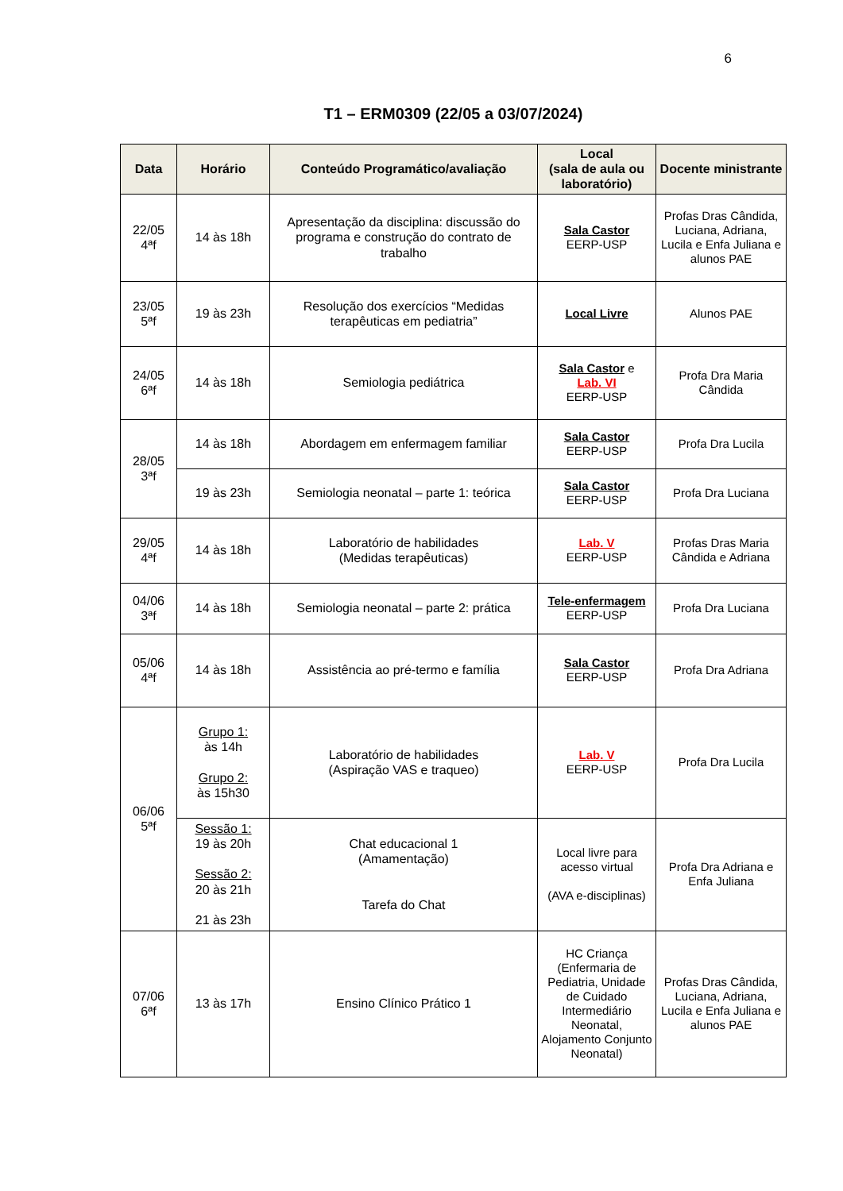6
T1 – ERM0309 (22/05 a 03/07/2024)
| Data | Horário | Conteúdo Programático/avaliação | Local (sala de aula ou laboratório) | Docente ministrante |
| --- | --- | --- | --- | --- |
| 22/05 4ªf | 14 às 18h | Apresentação da disciplina: discussão do programa e construção do contrato de trabalho | Sala Castor EERP-USP | Profas Dras Cândida, Luciana, Adriana, Lucila e Enfa Juliana e alunos PAE |
| 23/05 5ªf | 19 às 23h | Resolução dos exercícios “Medidas terapêuticas em pediatria” | Local Livre | Alunos PAE |
| 24/05 6ªf | 14 às 18h | Semiologia pediátrica | Sala Castor e Lab. VI EERP-USP | Profa Dra Maria Cândida |
| 28/05 3ªf | 14 às 18h | Abordagem em enfermagem familiar | Sala Castor EERP-USP | Profa Dra Lucila |
| | 19 às 23h | Semiologia neonatal – parte 1: teórica | Sala Castor EERP-USP | Profa Dra Luciana |
| 29/05 4ªf | 14 às 18h | Laboratório de habilidades (Medidas terapêuticas) | Lab. V EERP-USP | Profas Dras Maria Cândida e Adriana |
| 04/06 3ªf | 14 às 18h | Semiologia neonatal – parte 2: prática | Tele-enfermagem EERP-USP | Profa Dra Luciana |
| 05/06 4ªf | 14 às 18h | Assistência ao pré-termo e família | Sala Castor EERP-USP | Profa Dra Adriana |
| 06/06 5ªf | Grupo 1: às 14h Grupo 2: às 15h30 | Laboratório de habilidades (Aspiração VAS e traqueo) | Lab. V EERP-USP | Profa Dra Lucila |
| | Sessão 1: 19 às 20h Sessão 2: 20 às 21h 21 às 23h | Chat educacional 1 (Amamentação) Tarefa do Chat | Local livre para acesso virtual (AVA e-disciplinas) | Profa Dra Adriana e Enfa Juliana |
| 07/06 6ªf | 13 às 17h | Ensino Clínico Prático 1 | HC Criança (Enfermaria de Pediatria, Unidade de Cuidado Intermediário Neonatal, Alojamento Conjunto Neonatal) | Profas Dras Cândida, Luciana, Adriana, Lucila e Enfa Juliana e alunos PAE |